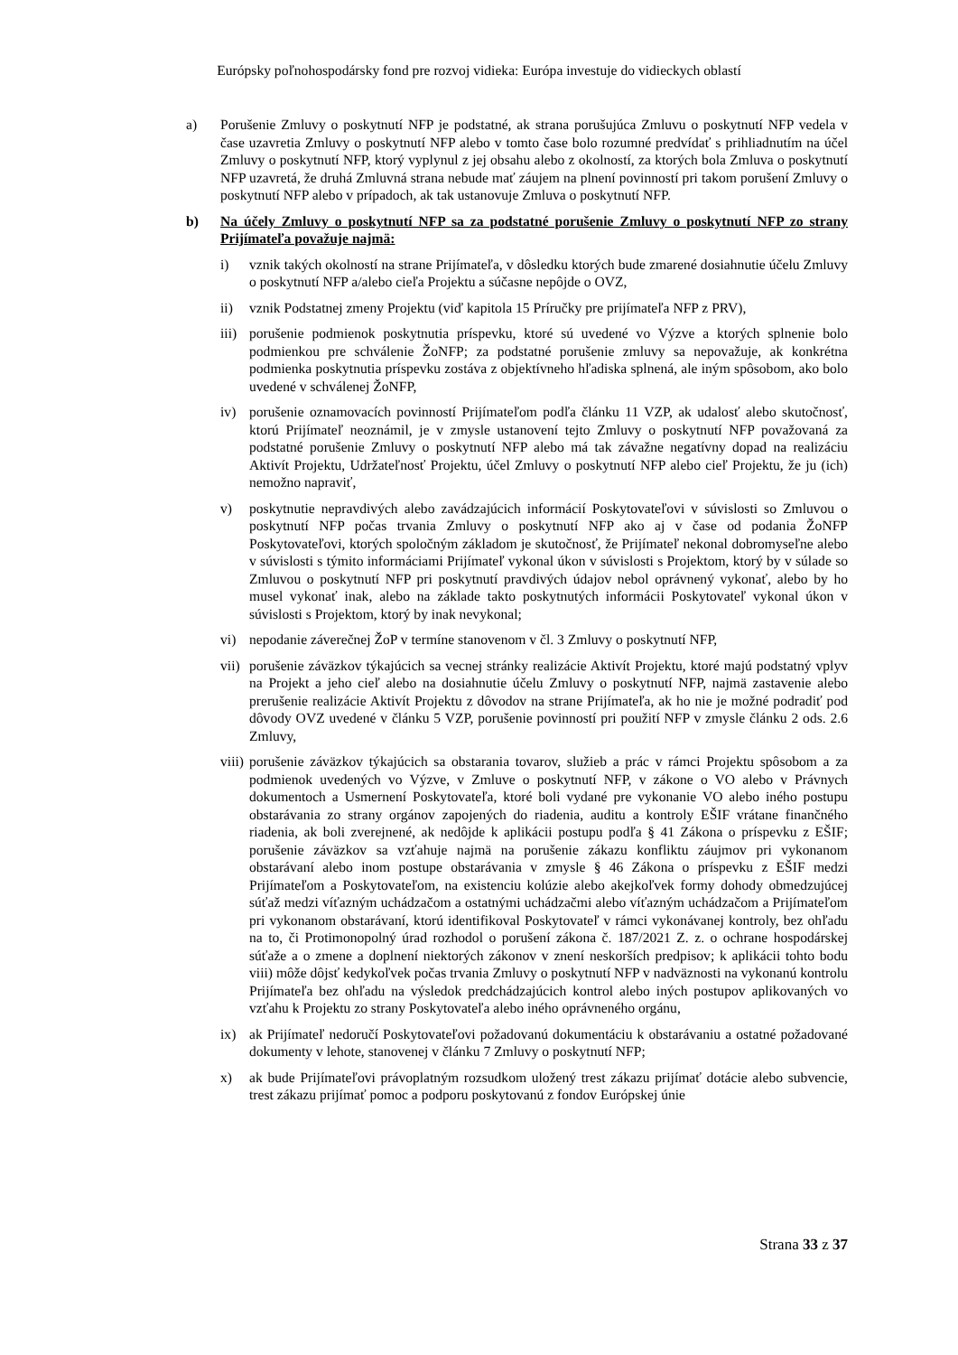Európsky poľnohospodársky fond pre rozvoj vidieka: Európa investuje do vidieckych oblastí
a) Porušenie Zmluvy o poskytnutí NFP je podstatné, ak strana porušujúca Zmluvu o poskytnutí NFP vedela v čase uzavretia Zmluvy o poskytnutí NFP alebo v tomto čase bolo rozumné predvídať s prihliadnutím na účel Zmluvy o poskytnutí NFP, ktorý vyplynul z jej obsahu alebo z okolností, za ktorých bola Zmluva o poskytnutí NFP uzavretá, že druhá Zmluvná strana nebude mať záujem na plnení povinností pri takom porušení Zmluvy o poskytnutí NFP alebo v prípadoch, ak tak ustanovuje Zmluva o poskytnutí NFP.
b) Na účely Zmluvy o poskytnutí NFP sa za podstatné porušenie Zmluvy o poskytnutí NFP zo strany Prijímateľa považuje najmä:
i) vznik takých okolností na strane Prijímateľa, v dôsledku ktorých bude zmarené dosiahnutie účelu Zmluvy o poskytnutí NFP a/alebo cieľa Projektu a súčasne nepôjde o OVZ,
ii) vznik Podstatnej zmeny Projektu (viď kapitola 15 Príručky pre prijímateľa NFP z PRV),
iii)
porušenie podmienok poskytnutia príspevku, ktoré sú uvedené vo Výzve a ktorých splnenie bolo podmienkou pre schválenie ŽoNFP; za podstatné porušenie zmluvy sa nepovažuje, ak konkrétna podmienka poskytnutia príspevku zostáva z objektívneho hľadiska splnená, ale iným spôsobom, ako bolo uvedené v schválenej ŽoNFP,
iv) porušenie oznamovacích povinností Prijímateľom podľa článku 11 VZP, ak udalosť alebo skutočnosť, ktorú Prijímateľ neoznámil, je v zmysle ustanovení tejto Zmluvy o poskytnutí NFP považovaná za podstatné porušenie Zmluvy o poskytnutí NFP alebo má tak závažne negatívny dopad na realizáciu Aktivít Projektu, Udržateľnosť Projektu, účel Zmluvy o poskytnutí NFP alebo cieľ Projektu, že ju (ich) nemožno napraviť,
v) poskytnutie nepravdivých alebo zavádzajúcich informácií Poskytovateľovi v súvislosti so Zmluvou o poskytnutí NFP počas trvania Zmluvy o poskytnutí NFP ako aj v čase od podania ŽoNFP Poskytovateľovi, ktorých spoločným základom je skutočnosť, že Prijímateľ nekonal dobromyseľne alebo v súvislosti s týmito informáciami Prijímateľ vykonal úkon v súvislosti s Projektom, ktorý by v súlade so Zmluvou o poskytnutí NFP pri poskytnutí pravdivých údajov nebol oprávnený vykonať, alebo by ho musel vykonať inak, alebo na základe takto poskytnutých informácii Poskytovateľ vykonal úkon v súvislosti s Projektom, ktorý by inak nevykonal;
vi) nepodanie záverečnej ŽoP v termíne stanovenom v čl. 3 Zmluvy o poskytnutí NFP,
vii)
porušenie záväzkov týkajúcich sa vecnej stránky realizácie Aktivít Projektu, ktoré majú podstatný vplyv na Projekt a jeho cieľ alebo na dosiahnutie účelu Zmluvy o poskytnutí NFP, najmä zastavenie alebo prerušenie realizácie Aktivít Projektu z dôvodov na strane Prijímateľa, ak ho nie je možné podradiť pod dôvody OVZ uvedené v článku 5 VZP, porušenie povinností pri použití NFP v zmysle článku 2 ods. 2.6 Zmluvy,
viii)
porušenie záväzkov týkajúcich sa obstarania tovarov, služieb a prác v rámci Projektu spôsobom a za podmienok uvedených vo Výzve, v Zmluve o poskytnutí NFP, v zákone o VO alebo v Právnych dokumentoch a Usmernení Poskytovateľa, ktoré boli vydané pre vykonanie VO alebo iného postupu obstarávania zo strany orgánov zapojených do riadenia, auditu a kontroly EŠIF vrátane finančného riadenia, ak boli zverejnené, ak nedôjde k aplikácii postupu podľa § 41 Zákona o príspevku z EŠIF; porušenie záväzkov sa vzťahuje najmä na porušenie zákazu konfliktu záujmov pri vykonanom obstarávaní alebo inom postupe obstarávania v zmysle § 46 Zákona o príspevku z EŠIF medzi Prijímateľom a Poskytovateľom, na existenciu kolúzie alebo akejkoľvek formy dohody obmedzujúcej súťaž medzi víťazným uchádzačom a ostatnými uchádzačmi alebo víťazným uchádzačom a Prijímateľom pri vykonanom obstarávaní, ktorú identifikoval Poskytovateľ v rámci vykonávanej kontroly, bez ohľadu na to, či Protimonopolný úrad rozhodol o porušení zákona č. 187/2021 Z. z. o ochrane hospodárskej súťaže a o zmene a doplnení niektorých zákonov v znení neskorších predpisov; k aplikácii tohto bodu viii) môže dôjsť kedykoľvek počas trvania Zmluvy o poskytnutí NFP v nadväznosti na vykonanú kontrolu Prijímateľa bez ohľadu na výsledok predchádzajúcich kontrol alebo iných postupov aplikovaných vo vzťahu k Projektu zo strany Poskytovateľa alebo iného oprávneného orgánu,
ix) ak Prijímateľ nedoručí Poskytovateľovi požadovanú dokumentáciu k obstarávaniu a ostatné požadované dokumenty v lehote, stanovenej v článku 7 Zmluvy o poskytnutí NFP;
x) ak bude Prijímateľovi právoplatným rozsudkom uložený trest zákazu prijímať dotácie alebo subvencie, trest zákazu prijímať pomoc a podporu poskytovanú z fondov Európskej únie
Strana 33 z 37